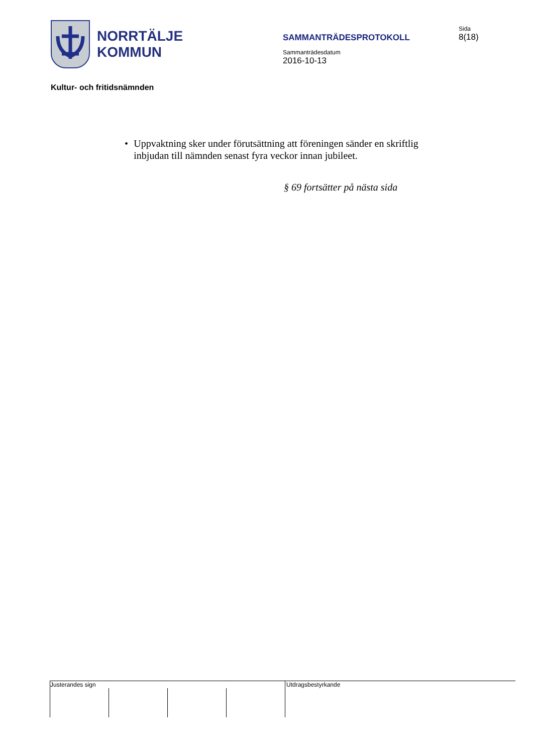NORRTÄLJE
KOMMUN
SAMMANTRÄDESPROTOKOLL
Sammanträdesdatum
2016-10-13
Sida
8(18)
Kultur- och fritidsnämnden
• Uppvaktning sker under förutsättning att föreningen sänder en skriftlig inbjudan till nämnden senast fyra veckor innan jubileet.
§ 69 fortsätter på nästa sida
Justerandes sign Utdragsbestyrkande